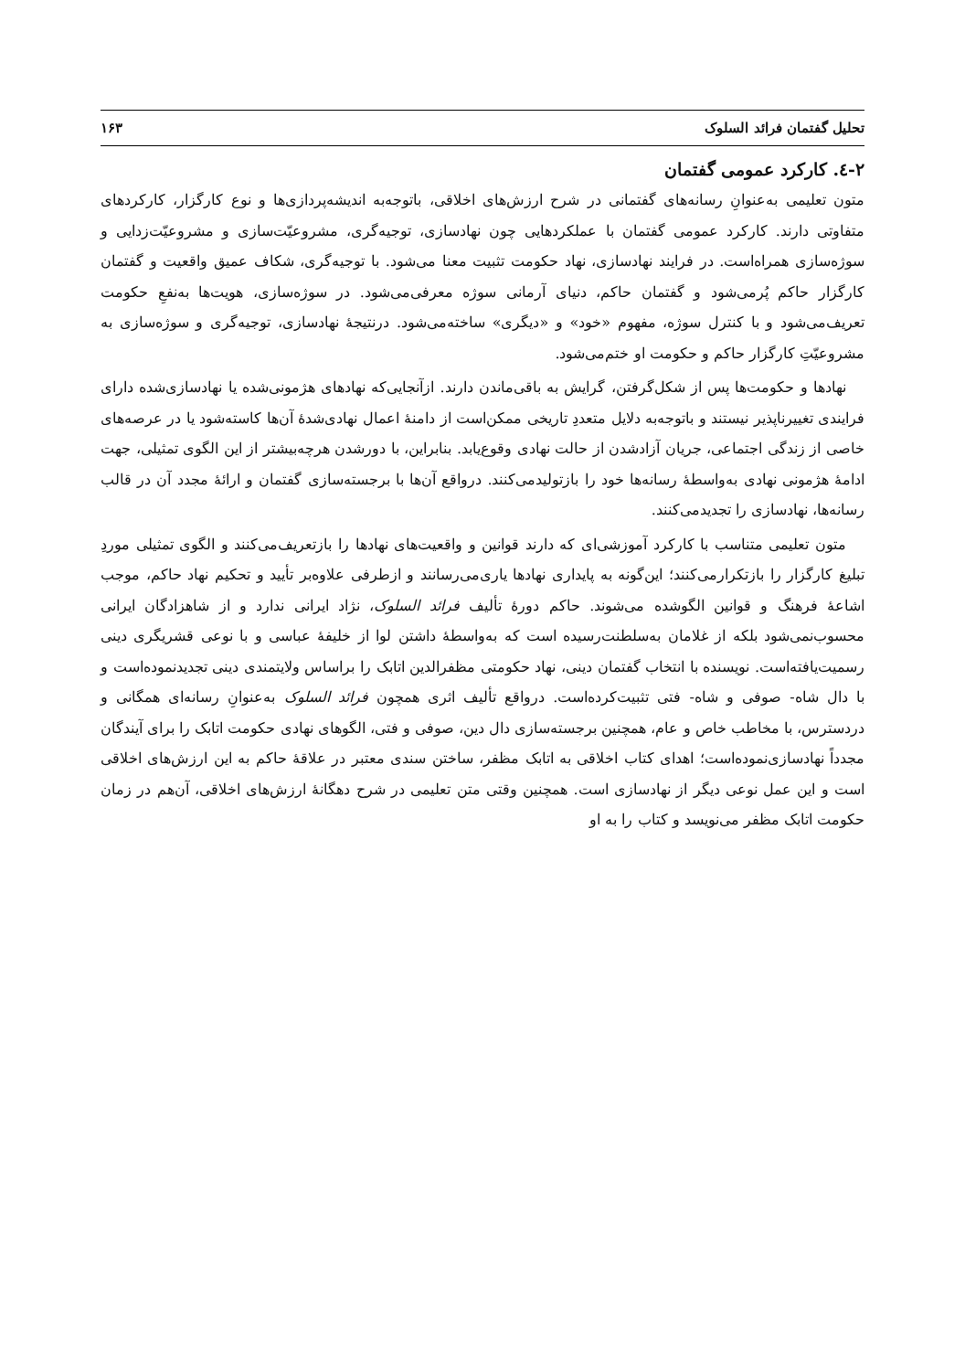تحلیل گفتمان فرائد السلوک ۱۶۳
۲-٤. کارکرد عمومی گفتمان
متون تعلیمی به‌عنوانِ رسانه‌های گفتمانی در شرح ارزش‌های اخلاقی، باتوجه‌به اندیشه‌پردازی‌ها و نوع کارگزار، کارکردهای متفاوتی دارند. کارکرد عمومی گفتمان با عملکردهایی چون نهادسازی، توجیه‌گری، مشروعیّت‌سازی و مشروعیّت‌زدایی و سوژه‌سازی همراه‌است. در فرایند نهادسازی، نهاد حکومت تثبیت معنا می‌شود. با توجیه‌گری، شکاف عمیق واقعیت و گفتمان کارگزار حاکم پُرمی‌شود و گفتمان حاکم، دنیای آرمانی سوژه معرفی‌می‌شود. در سوژه‌سازی، هویت‌ها به‌نفعِ حکومت تعریف‌می‌شود و با کنترل سوژه، مفهوم «خود» و «دیگری» ساخته‌می‌شود. درنتیجۀ نهادسازی، توجیه‌گری و سوژه‌سازی به مشروعیّتِ کارگزار حاکم و حکومت او ختم‌می‌شود.
نهادها و حکومت‌ها پس از شکل‌گرفتن، گرایش به باقی‌ماندن دارند. ازآنجایی‌که نهادهای هژمونی‌شده یا نهادسازی‌شده دارای فرایندی تغییرناپذیر نیستند و باتوجه‌به دلایل متعددِ تاریخی ممکن‌است از دامنۀ اعمال نهادی‌شدۀ آن‌ها کاسته‌شود یا در عرصه‌های خاصی از زندگی اجتماعی، جریان آزادشدن از حالت نهادی وقوع‌یابد. بنابراین، با دورشدن هرچه‌بیشتر از این الگوی تمثیلی، جهت ادامۀ هژمونی نهادی به‌واسطۀ رسانه‌ها خود را بازتولیدمی‌کنند. درواقع آن‌ها با برجسته‌سازی گفتمان و ارائۀ مجدد آن در قالب رسانه‌ها، نهادسازی را تجدیدمی‌کنند.
متون تعلیمی متناسب با کارکرد آموزشی‌ای که دارند قوانین و واقعیت‌های نهادها را بازتعریف‌می‌کنند و الگوی تمثیلی موردِ تبلیغ کارگزار را بازتکرارمی‌کنند؛ این‌گونه به پایداری نهادها یاری‌می‌رسانند و ازطرفی علاوه‌بر تأیید و تحکیم نهاد حاکم، موجب اشاعۀ فرهنگ و قوانین الگوشده می‌شوند. حاکم دورۀ تألیف فرائد السلوک، نژاد ایرانی ندارد و از شاهزادگان ایرانی محسوب‌نمی‌شود بلکه از غلامان به‌سلطنت‌رسیده است که به‌واسطۀ داشتن لوا از خلیفۀ عباسی و با نوعی قشریگری دینی رسمیت‌یافته‌است. نویسنده با انتخاب گفتمان دینی، نهاد حکومتی مظفرالدین اتابک را براساس ولایتمندی دینی تجدیدنموده‌است و با دال شاه- صوفی و شاه- فتی تثبیت‌کرده‌است. درواقع تألیف اثری همچون فرائد السلوک به‌عنوانِ رسانه‌ای همگانی و دردسترس، با مخاطب خاص و عام، همچنین برجسته‌سازی دال دین، صوفی و فتی، الگوهای نهادی حکومت اتابک را برای آیندگان مجدداً نهادسازی‌نموده‌است؛ اهدای کتاب اخلاقی به اتابک مظفر، ساختن سندی معتبر در علاقۀ حاکم به این ارزش‌های اخلاقی است و این عمل نوعی دیگر از نهادسازی است. همچنین وقتی متن تعلیمی در شرح دهگانۀ ارزش‌های اخلاقی، آن‌هم در زمان حکومت اتابک مظفر می‌نویسد و کتاب را به او